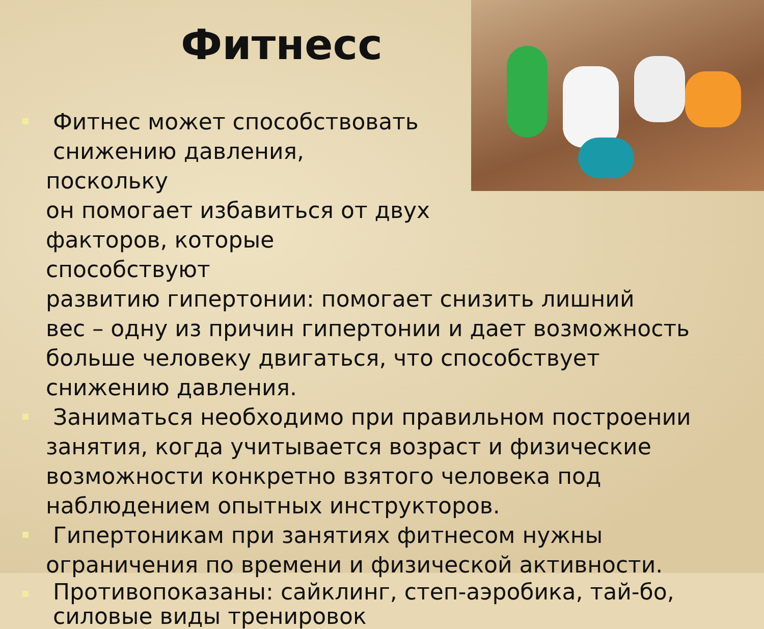Фитнесс
Фитнес может способствовать
снижению давления, поскольку
он помогает избавиться от двух
факторов, которые способствуют
развитию гипертонии: помогает снизить лишний
вес – одну из причин гипертонии и дает возможность
больше человеку двигаться, что способствует
снижению давления.
Заниматься необходимо при правильном построении
занятия, когда учитывается возраст и физические
возможности конкретно взятого человека под
наблюдением опытных инструкторов.
Гипертоникам при занятиях фитнесом нужны
ограничения по времени и физической активности.
Противопоказаны: сайклинг, степ-аэробика, тай-бо,
силовые виды тренировок